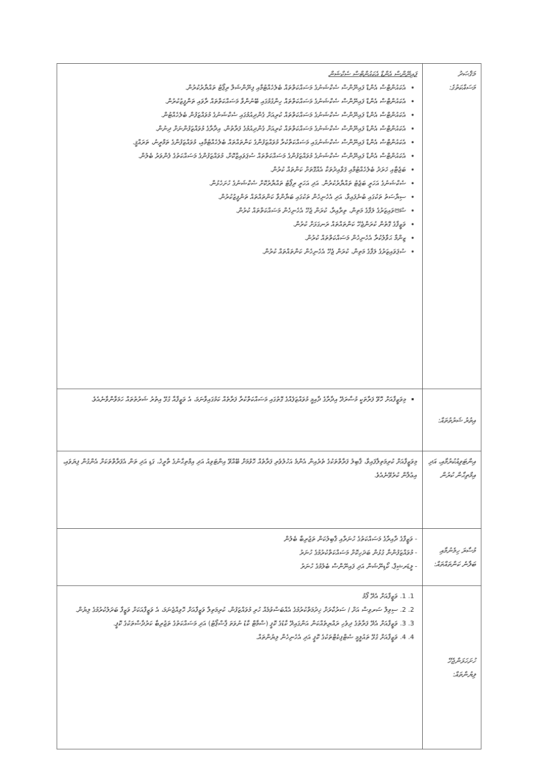| މަޤްޞަދު މަސައްކަތުގެ: | ފައިނޭންސް އެންޑް އެކައުންޓްސް ސެކްޝަން އެކައުންޓްސް އެންޑް ފައިނޭންސް ސެކްޝަނުގެ މަސައްކަތްތައް ބެލެހެއްޓުމާއި ފިނޭންޝަލް ރިޕޯޓު ތައްޔާރުކުރުން. އެކައުންޓްސް އެންޑް ފައިނޭންސް ސެކްޝަނުގެ މަސައްކަތްތައް ހިންގުމުގައި ބޭނުންވާ މަސައްކަތްތައް ރާވައި ތަންފީޒުކުރުން. އެކައުންޓްސް އެންޑް ފައިނޭންސް ސެކްޝަނުގެ މަސައްކަތްތައް ކުރިއަށް ގެންދިއުމުގައި ސެކްޝަނުގެ މުވައްޒަފުން ބެލެހެއްޓުން. އެކައުންޓްސް އެންޑް ފައިނޭންސް ސެކްޝަނުގެ މަސައްކަތްތައް ކުރިއަށް ގެންދިއުމުގެ ފަރާތުން، އިދާރާގެ މުވައްޒަފުންނަށް ދިނުން. އެކައުންޓްސް އެންޑް ފައިނޭންސް ސެކްޝަނުގައި މަސައްކަތްކުރާ މުވައްޒަފުންގެ ކަންތައްތައް ބެލެހެއްޓުމާއި، މުވައްޒަފުންގެ ތަމްރީނު، ތަރައްޤީ. އެކައުންޓްސް އެންޑް ފައިނޭންސް ސެކްޝަނުގެ މުވައްޒަފުންގެ މަސައްކަތްތައް ސުޕަވައިޒްކޮށް، މުވައްޒަފުންގެ މަސައްކަތުގެ ފެންވަރު ބެލުން. ބަޖެޓާއި ޚަރަދު ބެލެހެއްޓުމާއި ޤަވާއިދުތަކާ އެއްގޮތަށް ކަންތައް ކުރުން. ސެކްޝަނުގެ އަހަރީ ބަޖެޓު ތައްޔާރުކުރުން. އަދި އަހަރީ ރިޕޯޓު ތައްޔާރުކޮށް ސެކްޝަނުގެ ހުށަހެޅުން. ސިޔާސަތު ތަކުގައި ބުނެފައިވާ، އަދި އެހެނިހެން ތަކުގައި ބަޔާންވާ ކަންތައްތައް ތަންފީޒުކުރުން. ސުපަވައިޒަރުގެ ލަފާގެ މަތިން، ތިރާއިރާ، ކުރަން ޖެހޭ އެހެނިހެން މަސައްކަތްތައް ކުރުން. ވަޒީފާގެ ގޮތުން ކުރަންޖެހޭ ކަންތައްތައް ރަނގަޅަށް ކުރުން. ޒިންމާ ޙަވާލުކުރާ އެހެނިހެން މަސައްކަތްތައް ކުރުން. ސުޕަވައިޒަރުގެ ލަފާގެ މަތިން، ކުރަން ޖެހޭ އެހެނިހެން ކަންތައްތައް ކުރުން. |
| އިތުރު ޝަރުތުތައް: | މިވަޒީފާއަށް ހޮވޭ ފަރާތަކީ މުސާރަދޭ އިދާރާގެ ދާއިމީ މުވައްޒަފެއްގެ ގޮތުގައި މަސައްކަތްކުރާ ފަރާތެއް ކަމުގައިވާނަމަ، އެ ވަޒީފާއާ ގުޅޭ އިތުރު ޝަރުތުތައް ހަމަވާންވާނެއެވެ. |
| އިންޓަވިއުކުރުމާއި، އަދި އިމްތިޙާން ކުރުން | މިވަޒީފާއަށް ކުރިމަތިލާފައިވާ، ޤާބިލު ފަރާތްތަކުގެ ތެރެއިން އެންމެ އަހުލުވެރި ފަރާތެއް ހޮވުމަށް ބޭއްވޭ އިންޓަވިއު އަދި އިމްތިޙާނުގެ ތާރީޚު، ގަޑި އަދި ތަން އެފަރާތްތަކަށް އެންގުން ފިޔަވައި، އިޢުލާން ކުރެވޭނެއެވެ. |
| މުސާރަ ހިމެނުމާއި ބަލާނެ ކަންތައްތައް: | - ވަޒީފާގެ ދާއިރާގެ މަސައްކަތުގެ ހުނަރާއި ޤާބިލުކަން ތަޖުރިބާ ބެލުން - މުވައްޒަފުންނާ ގުޅުން ބަދަހިކޮށް މަސައްކަތްކުރުމުގެ ހުނަރު - ލީޑަރޝިޕް، ކޯޑިނޭޝަން އަދި ފައިނޭންސް ބެލުމުގެ ހުނަރު |
| ހުށަހަޅަންޖެހޭ ލިޔުންތައް: | 1. 1. ވަޒީފާއަށް އެދޭ ފޯމު 2. 2. ސިވިލް ސަރވިސް އަށް / ސަރުކާރަށް ޚިދުމަތްކުރުމުގެ އެއްބަސްވުމެއް ހުރި މުވައްޒަފުން، ކުރިމަތިލާ ވަޒީފާއަށް ހޮވިއްޖެނަމަ، އެ ވަޒީފާއަކަށް ވަޒީފާ ބަދަލުކުރުމުގެ ލިޔުން. 3. 3. ވަޒީފާއަށް އެދޭ ފަރާތުގެ ދިވެހި ރައްޔިތެއްކަން އަންގައިދޭ ކާޑުގެ ކޮޕީ (ސްމާޓް ކާޑު ނުވަތަ ޕާސްޕޯޓު) އަދި މަސައްކަތުގެ ތަޖުރިބާ ކަރުދާސްތަކުގެ ކޮޕީ. 4. 4. ވަޒީފާއަށް ގުޅޭ ތައުލީމީ ސެޓްފިކެޓްތަކުގެ ކޮޕީ އަދި އެހެނިހެން ލިޔުންތައް. |